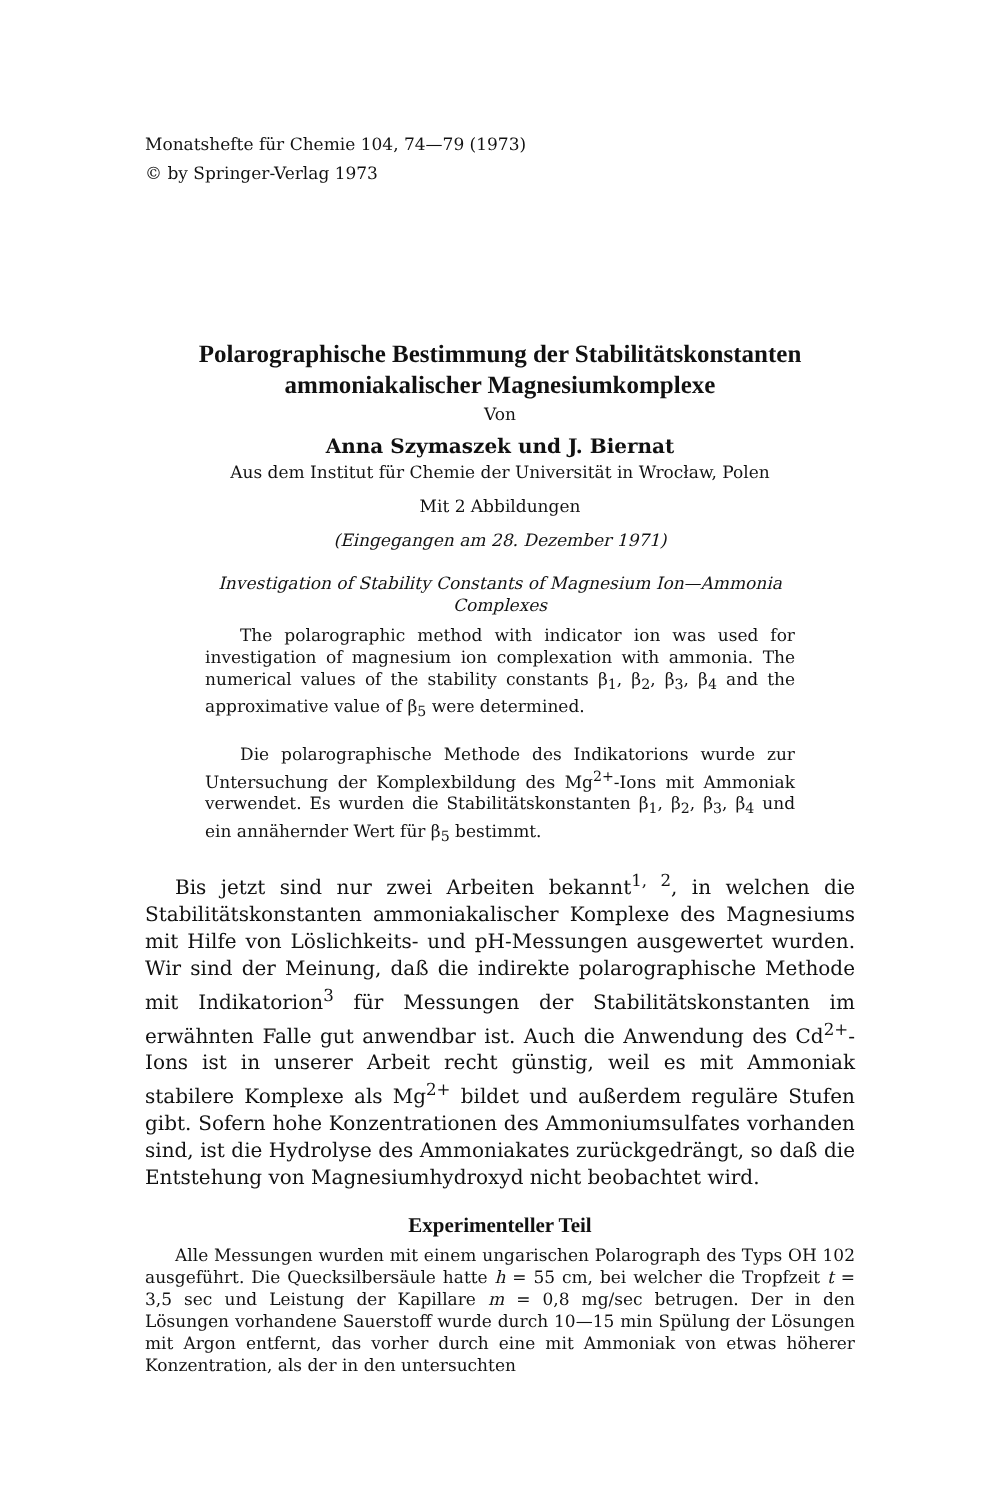Monatshefte für Chemie 104, 74—79 (1973)
© by Springer-Verlag 1973
Polarographische Bestimmung der Stabilitätskonstanten
ammoniakalischer Magnesiumkomplexe
Von
Anna Szymaszek und J. Biernat
Aus dem Institut für Chemie der Universität in Wrocław, Polen
Mit 2 Abbildungen
(Eingegangen am 28. Dezember 1971)
Investigation of Stability Constants of Magnesium Ion—Ammonia Complexes
The polarographic method with indicator ion was used for investigation of magnesium ion complexation with ammonia. The numerical values of the stability constants β<sub>1</sub>, β<sub>2</sub>, β<sub>3</sub>, β<sub>4</sub> and the approximative value of β<sub>5</sub> were determined.
Die polarographische Methode des Indikatorions wurde zur Untersuchung der Komplexbildung des Mg<sup>2+</sup>-Ions mit Ammoniak verwendet. Es wurden die Stabilitätskonstanten β<sub>1</sub>, β<sub>2</sub>, β<sub>3</sub>, β<sub>4</sub> und ein annähernder Wert für β<sub>5</sub> bestimmt.
Bis jetzt sind nur zwei Arbeiten bekannt<sup>1, 2</sup>, in welchen die Stabilitätskonstanten ammoniakalischer Komplexe des Magnesiums mit Hilfe von Löslichkeits- und pH-Messungen ausgewertet wurden. Wir sind der Meinung, daß die indirekte polarographische Methode mit Indikatorion<sup>3</sup> für Messungen der Stabilitätskonstanten im erwähnten Falle gut anwendbar ist. Auch die Anwendung des Cd<sup>2+</sup>-Ions ist in unserer Arbeit recht günstig, weil es mit Ammoniak stabilere Komplexe als Mg<sup>2+</sup> bildet und außerdem reguläre Stufen gibt. Sofern hohe Konzentrationen des Ammoniumsulfates vorhanden sind, ist die Hydrolyse des Ammoniakates zurückgedrängt, so daß die Entstehung von Magnesiumhydroxyd nicht beobachtet wird.
Experimenteller Teil
Alle Messungen wurden mit einem ungarischen Polarograph des Typs OH 102 ausgeführt. Die Quecksilbersäule hatte h = 55 cm, bei welcher die Tropfzeit t = 3,5 sec und Leistung der Kapillare m = 0,8 mg/sec betrugen. Der in den Lösungen vorhandene Sauerstoff wurde durch 10—15 min Spülung der Lösungen mit Argon entfernt, das vorher durch eine mit Ammoniak von etwas höherer Konzentration, als der in den untersuchten